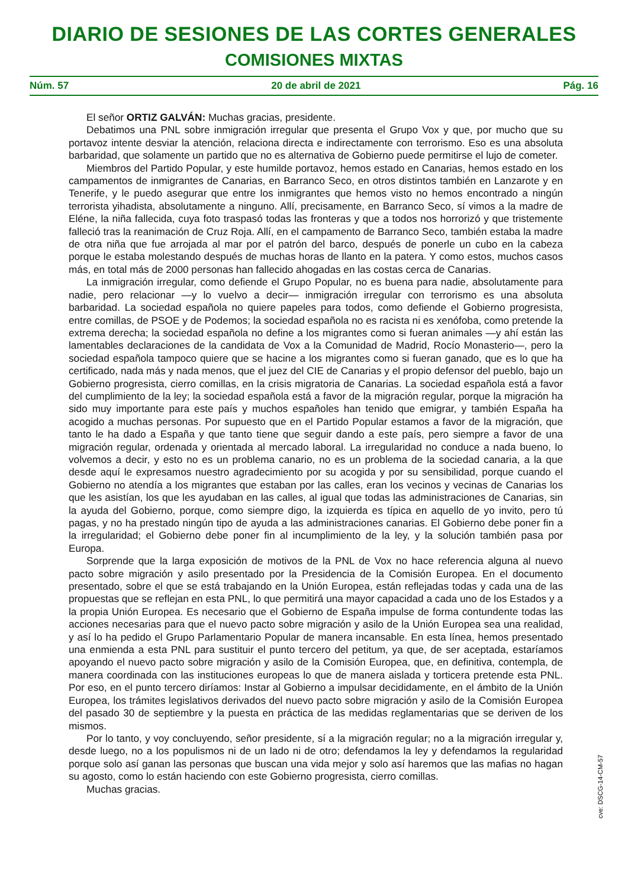DIARIO DE SESIONES DE LAS CORTES GENERALES
COMISIONES MIXTAS
Núm. 57 20 de abril de 2021 Pág. 16
El señor ORTIZ GALVÁN: Muchas gracias, presidente.
Debatimos una PNL sobre inmigración irregular que presenta el Grupo Vox y que, por mucho que su portavoz intente desviar la atención, relaciona directa e indirectamente con terrorismo. Eso es una absoluta barbaridad, que solamente un partido que no es alternativa de Gobierno puede permitirse el lujo de cometer.
Miembros del Partido Popular, y este humilde portavoz, hemos estado en Canarias, hemos estado en los campamentos de inmigrantes de Canarias, en Barranco Seco, en otros distintos también en Lanzarote y en Tenerife, y le puedo asegurar que entre los inmigrantes que hemos visto no hemos encontrado a ningún terrorista yihadista, absolutamente a ninguno. Allí, precisamente, en Barranco Seco, sí vimos a la madre de Eléne, la niña fallecida, cuya foto traspasó todas las fronteras y que a todos nos horrorizó y que tristemente falleció tras la reanimación de Cruz Roja. Allí, en el campamento de Barranco Seco, también estaba la madre de otra niña que fue arrojada al mar por el patrón del barco, después de ponerle un cubo en la cabeza porque le estaba molestando después de muchas horas de llanto en la patera. Y como estos, muchos casos más, en total más de 2000 personas han fallecido ahogadas en las costas cerca de Canarias.
La inmigración irregular, como defiende el Grupo Popular, no es buena para nadie, absolutamente para nadie, pero relacionar —y lo vuelvo a decir— inmigración irregular con terrorismo es una absoluta barbaridad. La sociedad española no quiere papeles para todos, como defiende el Gobierno progresista, entre comillas, de PSOE y de Podemos; la sociedad española no es racista ni es xenófoba, como pretende la extrema derecha; la sociedad española no define a los migrantes como si fueran animales —y ahí están las lamentables declaraciones de la candidata de Vox a la Comunidad de Madrid, Rocío Monasterio—, pero la sociedad española tampoco quiere que se hacine a los migrantes como si fueran ganado, que es lo que ha certificado, nada más y nada menos, que el juez del CIE de Canarias y el propio defensor del pueblo, bajo un Gobierno progresista, cierro comillas, en la crisis migratoria de Canarias. La sociedad española está a favor del cumplimiento de la ley; la sociedad española está a favor de la migración regular, porque la migración ha sido muy importante para este país y muchos españoles han tenido que emigrar, y también España ha acogido a muchas personas. Por supuesto que en el Partido Popular estamos a favor de la migración, que tanto le ha dado a España y que tanto tiene que seguir dando a este país, pero siempre a favor de una migración regular, ordenada y orientada al mercado laboral. La irregularidad no conduce a nada bueno, lo volvemos a decir, y esto no es un problema canario, no es un problema de la sociedad canaria, a la que desde aquí le expresamos nuestro agradecimiento por su acogida y por su sensibilidad, porque cuando el Gobierno no atendía a los migrantes que estaban por las calles, eran los vecinos y vecinas de Canarias los que les asistían, los que les ayudaban en las calles, al igual que todas las administraciones de Canarias, sin la ayuda del Gobierno, porque, como siempre digo, la izquierda es típica en aquello de yo invito, pero tú pagas, y no ha prestado ningún tipo de ayuda a las administraciones canarias. El Gobierno debe poner fin a la irregularidad; el Gobierno debe poner fin al incumplimiento de la ley, y la solución también pasa por Europa.
Sorprende que la larga exposición de motivos de la PNL de Vox no hace referencia alguna al nuevo pacto sobre migración y asilo presentado por la Presidencia de la Comisión Europea. En el documento presentado, sobre el que se está trabajando en la Unión Europea, están reflejadas todas y cada una de las propuestas que se reflejan en esta PNL, lo que permitirá una mayor capacidad a cada uno de los Estados y a la propia Unión Europea. Es necesario que el Gobierno de España impulse de forma contundente todas las acciones necesarias para que el nuevo pacto sobre migración y asilo de la Unión Europea sea una realidad, y así lo ha pedido el Grupo Parlamentario Popular de manera incansable. En esta línea, hemos presentado una enmienda a esta PNL para sustituir el punto tercero del petitum, ya que, de ser aceptada, estaríamos apoyando el nuevo pacto sobre migración y asilo de la Comisión Europea, que, en definitiva, contempla, de manera coordinada con las instituciones europeas lo que de manera aislada y torticera pretende esta PNL. Por eso, en el punto tercero diríamos: Instar al Gobierno a impulsar decididamente, en el ámbito de la Unión Europea, los trámites legislativos derivados del nuevo pacto sobre migración y asilo de la Comisión Europea del pasado 30 de septiembre y la puesta en práctica de las medidas reglamentarias que se deriven de los mismos.
Por lo tanto, y voy concluyendo, señor presidente, sí a la migración regular; no a la migración irregular y, desde luego, no a los populismos ni de un lado ni de otro; defendamos la ley y defendamos la regularidad porque solo así ganan las personas que buscan una vida mejor y solo así haremos que las mafias no hagan su agosto, como lo están haciendo con este Gobierno progresista, cierro comillas.
Muchas gracias.
cve: DSCG-14-CM-57